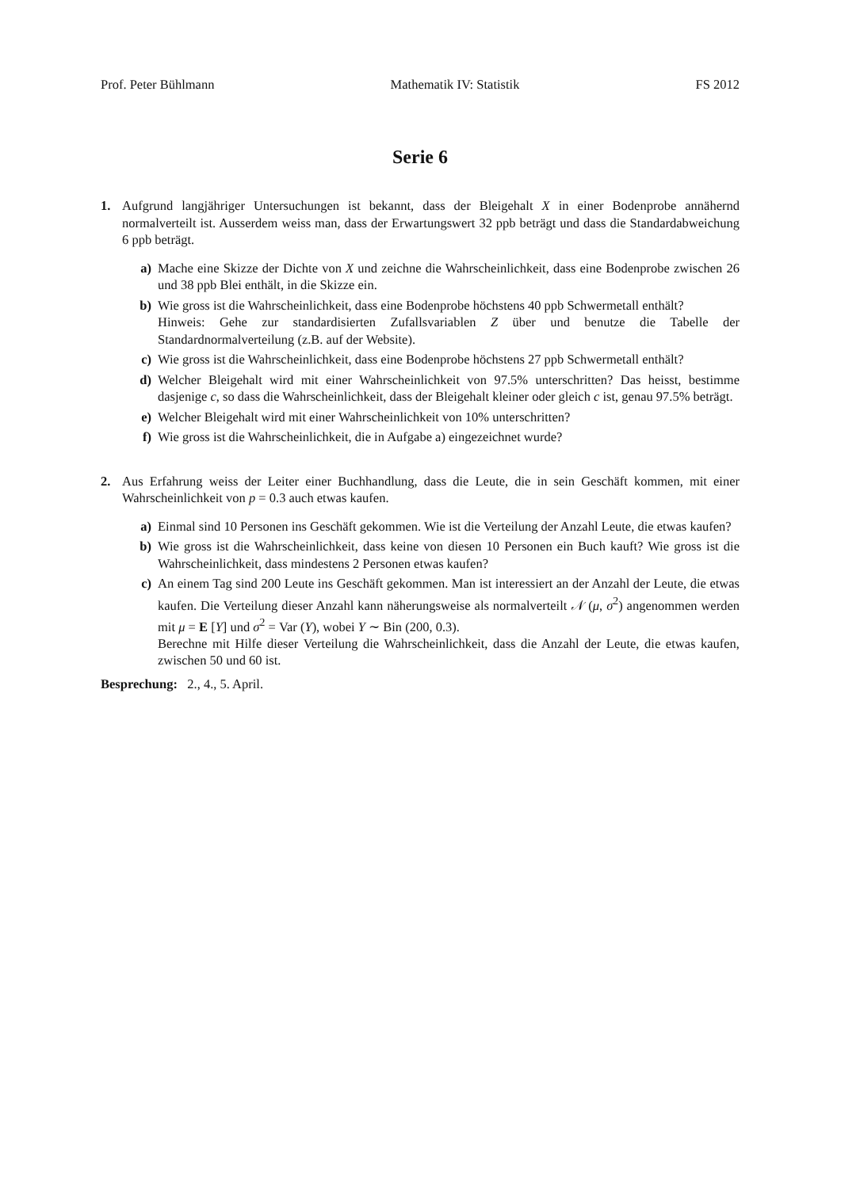Prof. Peter Bühlmann Mathematik IV: Statistik FS 2012
Serie 6
1. Aufgrund langjähriger Untersuchungen ist bekannt, dass der Bleigehalt X in einer Bodenprobe annähernd normalverteilt ist. Ausserdem weiss man, dass der Erwartungswert 32 ppb beträgt und dass die Standardabweichung 6 ppb beträgt.
a) Mache eine Skizze der Dichte von X und zeichne die Wahrscheinlichkeit, dass eine Bodenprobe zwischen 26 und 38 ppb Blei enthält, in die Skizze ein.
b) Wie gross ist die Wahrscheinlichkeit, dass eine Bodenprobe höchstens 40 ppb Schwermetall enthält?
Hinweis: Gehe zur standardisierten Zufallsvariablen Z über und benutze die Tabelle der Standardnormalverteilung (z.B. auf der Website).
c) Wie gross ist die Wahrscheinlichkeit, dass eine Bodenprobe höchstens 27 ppb Schwermetall enthält?
d) Welcher Bleigehalt wird mit einer Wahrscheinlichkeit von 97.5% unterschritten? Das heisst, bestimme dasjenige c, so dass die Wahrscheinlichkeit, dass der Bleigehalt kleiner oder gleich c ist, genau 97.5% beträgt.
e) Welcher Bleigehalt wird mit einer Wahrscheinlichkeit von 10% unterschritten?
f) Wie gross ist die Wahrscheinlichkeit, die in Aufgabe a) eingezeichnet wurde?
2. Aus Erfahrung weiss der Leiter einer Buchhandlung, dass die Leute, die in sein Geschäft kommen, mit einer Wahrscheinlichkeit von p = 0.3 auch etwas kaufen.
a) Einmal sind 10 Personen ins Geschäft gekommen. Wie ist die Verteilung der Anzahl Leute, die etwas kaufen?
b) Wie gross ist die Wahrscheinlichkeit, dass keine von diesen 10 Personen ein Buch kauft? Wie gross ist die Wahrscheinlichkeit, dass mindestens 2 Personen etwas kaufen?
c) An einem Tag sind 200 Leute ins Geschäft gekommen. Man ist interessiert an der Anzahl der Leute, die etwas kaufen. Die Verteilung dieser Anzahl kann näherungsweise als normalverteilt 𝒩 (μ, σ<sup>2</sup>) angenommen werden mit μ = E [Y] und σ<sup>2</sup> = Var (Y), wobei Y ∼ Bin (200, 0.3).
Berechne mit Hilfe dieser Verteilung die Wahrscheinlichkeit, dass die Anzahl der Leute, die etwas kaufen, zwischen 50 und 60 ist.
Besprechung: 2., 4., 5. April.